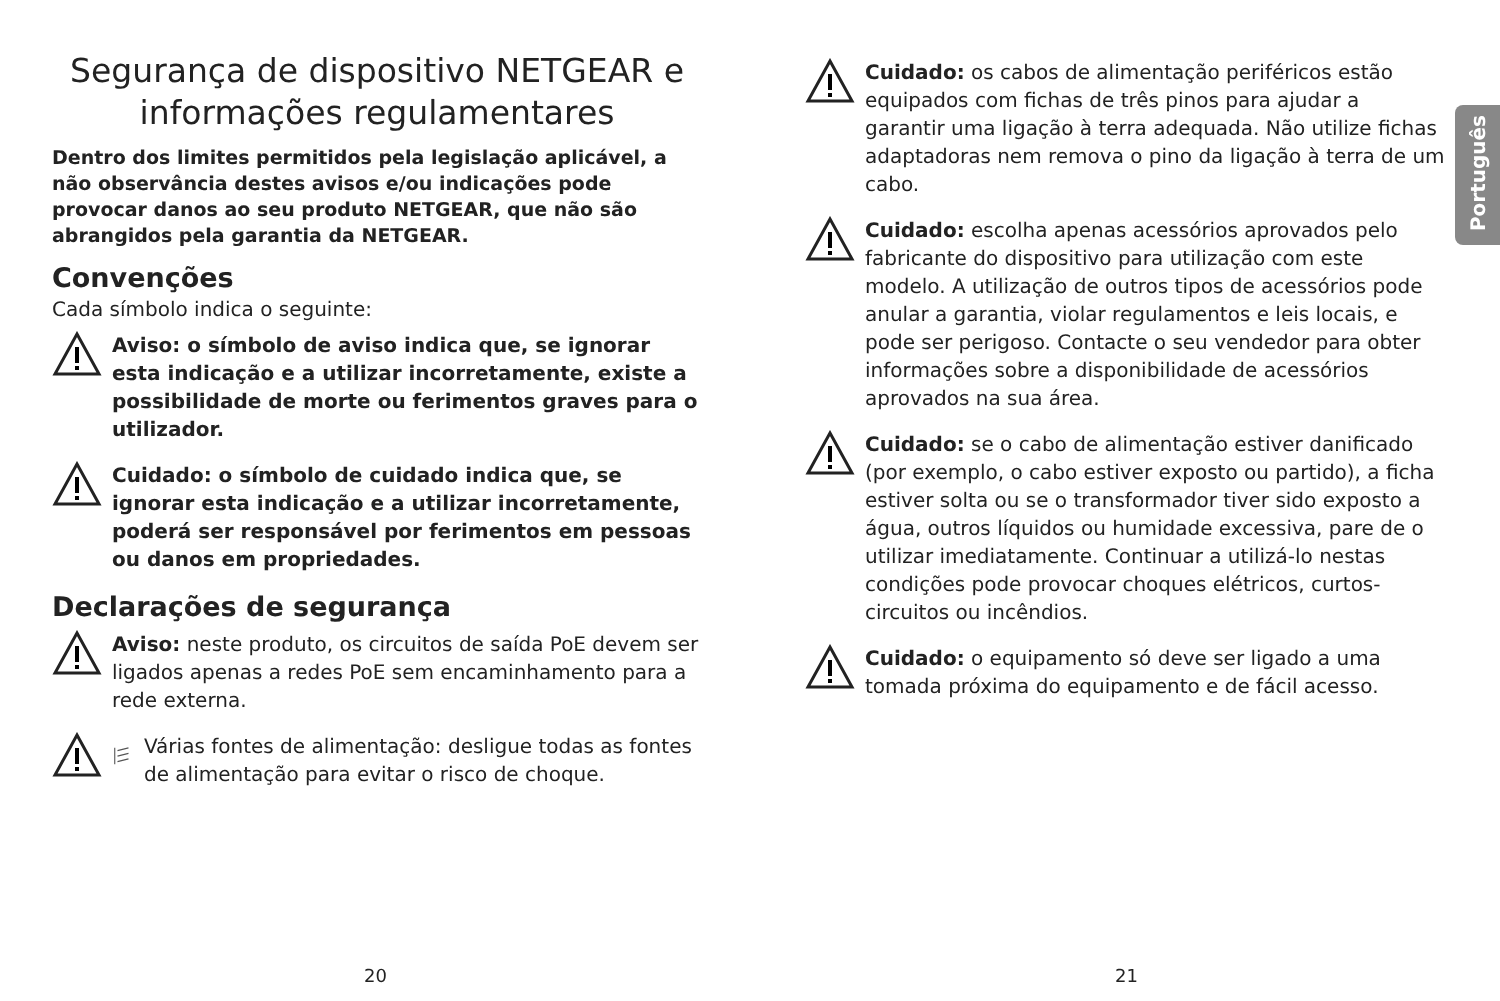Segurança de dispositivo NETGEAR e informações regulamentares
Dentro dos limites permitidos pela legislação aplicável, a não observância destes avisos e/ou indicações pode provocar danos ao seu produto NETGEAR, que não são abrangidos pela garantia da NETGEAR.
Convenções
Cada símbolo indica o seguinte:
Aviso: o símbolo de aviso indica que, se ignorar esta indicação e a utilizar incorretamente, existe a possibilidade de morte ou ferimentos graves para o utilizador.
Cuidado: o símbolo de cuidado indica que, se ignorar esta indicação e a utilizar incorretamente, poderá ser responsável por ferimentos em pessoas ou danos em propriedades.
Declarações de segurança
Aviso: neste produto, os circuitos de saída PoE devem ser ligados apenas a redes PoE sem encaminhamento para a rede externa.
Várias fontes de alimentação: desligue todas as fontes de alimentação para evitar o risco de choque.
Cuidado: os cabos de alimentação periféricos estão equipados com fichas de três pinos para ajudar a garantir uma ligação à terra adequada. Não utilize fichas adaptadoras nem remova o pino da ligação à terra de um cabo.
Cuidado: escolha apenas acessórios aprovados pelo fabricante do dispositivo para utilização com este modelo. A utilização de outros tipos de acessórios pode anular a garantia, violar regulamentos e leis locais, e pode ser perigoso. Contacte o seu vendedor para obter informações sobre a disponibilidade de acessórios aprovados na sua área.
Cuidado: se o cabo de alimentação estiver danificado (por exemplo, o cabo estiver exposto ou partido), a ficha estiver solta ou se o transformador tiver sido exposto a água, outros líquidos ou humidade excessiva, pare de o utilizar imediatamente. Continuar a utilizá-lo nestas condições pode provocar choques elétricos, curtos-circuitos ou incêndios.
Cuidado: o equipamento só deve ser ligado a uma tomada próxima do equipamento e de fácil acesso.
Português
20 21